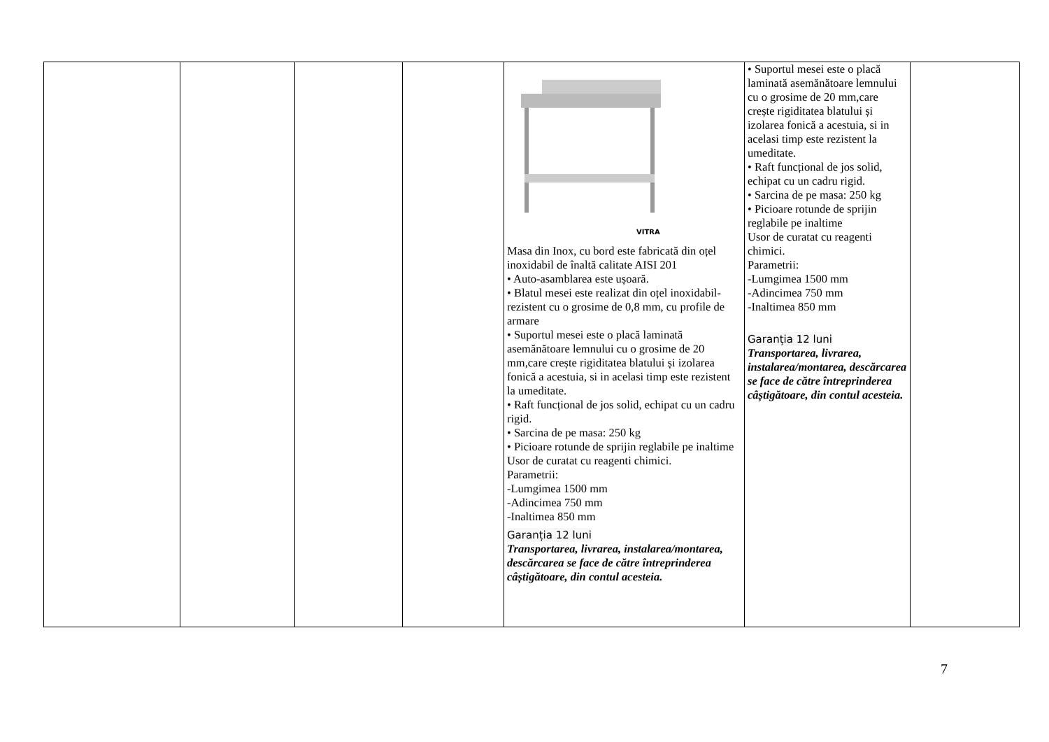| | | | | VITRA Masa din Inox, cu bord este fabricată din oțel inoxidabil de înaltă calitate AISI 201 • Auto-asamblarea este ușoară. • Blatul mesei este realizat din oțel inoxidabil-rezistent cu o grosime de 0,8 mm, cu profile de armare • Suportul mesei este o placă laminată asemănătoare lemnului cu o grosime de 20 mm,care crește rigiditatea blatului și izolarea fonică a acestuia, si in acelasi timp este rezistent la umeditate. • Raft funcțional de jos solid, echipat cu un cadru rigid. • Sarcina de pe masa: 250 kg • Picioare rotunde de sprijin reglabile pe inaltime Usor de curatat cu reagenti chimici. Parametrii: -Lumgimea 1500 mm -Adincimea 750 mm -Inaltimea 850 mm Garanția 12 luni Transportarea, livrarea, instalarea/montarea, descărcarea se face de către întreprinderea câștigătoare, din contul acesteia. | • Suportul mesei este o placă laminată asemănătoare lemnului cu o grosime de 20 mm,care crește rigiditatea blatului și izolarea fonică a acestuia, si in acelasi timp este rezistent la umeditate. • Raft funcțional de jos solid, echipat cu un cadru rigid. • Sarcina de pe masa: 250 kg • Picioare rotunde de sprijin reglabile pe inaltime Usor de curatat cu reagenti chimici. Parametrii: -Lumgimea 1500 mm -Adincimea 750 mm -Inaltimea 850 mm Garanția 12 luni Transportarea, livrarea, instalarea/montarea, descărcarea se face de către întreprinderea câștigătoare, din contul acesteia. | |
7